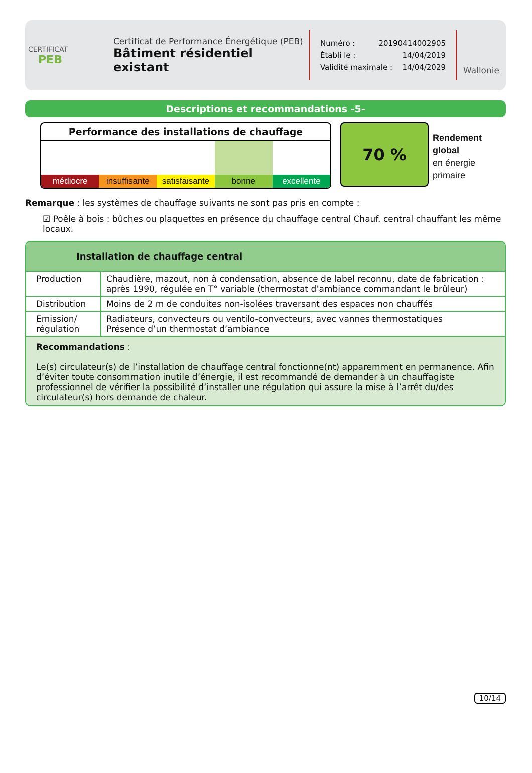CERTIFICAT
PEB
Certificat de Performance Énergétique (PEB)
Bâtiment résidentiel existant
Numéro : 20190414002905
Établi le : 14/04/2019
Validité maximale : 14/04/2029
Wallonie
Descriptions et recommandations -5-
Performance des installations de chauffage
médiocre insuffisante satisfaisante bonne excellente
70 %
Rendement
global
en énergie
primaire
Remarque : les systèmes de chauffage suivants ne sont pas pris en compte :
☑ Poêle à bois : bûches ou plaquettes en présence du chauffage central Chauf. central chauffant les même locaux.
Installation de chauffage central
| Production | Chaudière, mazout, non à condensation, absence de label reconnu, date de fabrication : après 1990, régulée en T° variable (thermostat d’ambiance commandant le brûleur) |
| Distribution | Moins de 2 m de conduites non-isolées traversant des espaces non chauffés |
| Emission/ régulation | Radiateurs, convecteurs ou ventilo-convecteurs, avec vannes thermostatiques Présence d’un thermostat d’ambiance |
Recommandations :
Le(s) circulateur(s) de l’installation de chauffage central fonctionne(nt) apparemment en permanence. Afin d’éviter toute consommation inutile d’énergie, il est recommandé de demander à un chauffagiste professionnel de vérifier la possibilité d’installer une régulation qui assure la mise à l’arrêt du/des circulateur(s) hors demande de chaleur.
10/14